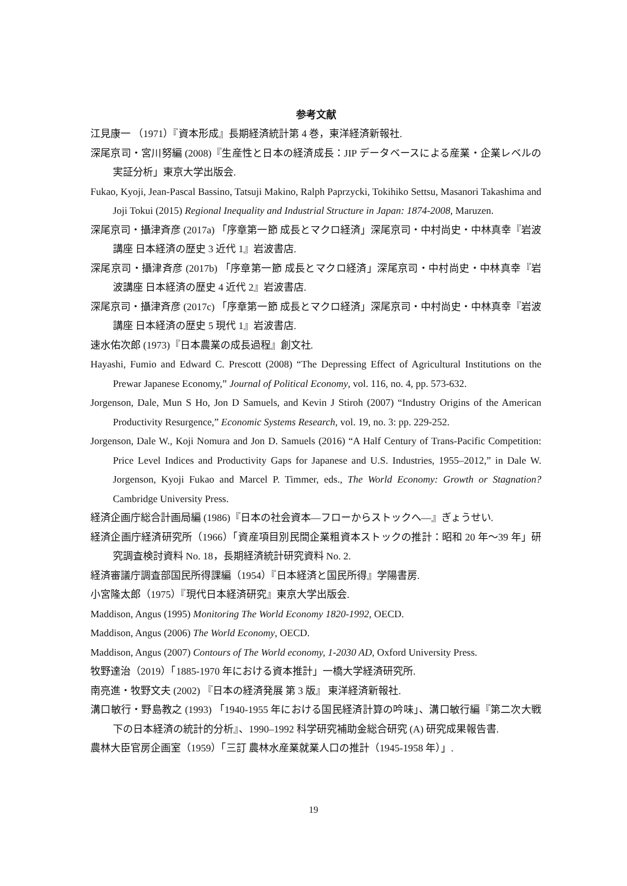参考文献
江見康一 （1971）『資本形成』長期経済統計第 4 巻，東洋経済新報社.
深尾京司・宮川努編 (2008)『生産性と日本の経済成長：JIP データベースによる産業・企業レベルの実証分析」東京大学出版会.
Fukao, Kyoji, Jean-Pascal Bassino, Tatsuji Makino, Ralph Paprzycki, Tokihiko Settsu, Masanori Takashima and Joji Tokui (2015) Regional Inequality and Industrial Structure in Japan: 1874-2008, Maruzen.
深尾京司・攝津斉彦 (2017a) 「序章第一節 成長とマクロ経済」深尾京司・中村尚史・中林真幸『岩波講座 日本経済の歴史 3 近代 1』岩波書店.
深尾京司・攝津斉彦 (2017b) 「序章第一節 成長とマクロ経済」深尾京司・中村尚史・中林真幸『岩波講座 日本経済の歴史 4 近代 2』岩波書店.
深尾京司・攝津斉彦 (2017c) 「序章第一節 成長とマクロ経済」深尾京司・中村尚史・中林真幸『岩波講座 日本経済の歴史 5 現代 1』岩波書店.
速水佑次郎 (1973)『日本農業の成長過程』創文社.
Hayashi, Fumio and Edward C. Prescott (2008) “The Depressing Effect of Agricultural Institutions on the Prewar Japanese Economy,” Journal of Political Economy, vol. 116, no. 4, pp. 573-632.
Jorgenson, Dale, Mun S Ho, Jon D Samuels, and Kevin J Stiroh (2007) “Industry Origins of the American Productivity Resurgence,” Economic Systems Research, vol. 19, no. 3: pp. 229-252.
Jorgenson, Dale W., Koji Nomura and Jon D. Samuels (2016) “A Half Century of Trans-Pacific Competition: Price Level Indices and Productivity Gaps for Japanese and U.S. Industries, 1955–2012,” in Dale W. Jorgenson, Kyoji Fukao and Marcel P. Timmer, eds., The World Economy: Growth or Stagnation? Cambridge University Press.
経済企画庁総合計画局編 (1986)『日本の社会資本―フローからストックへ―』ぎょうせい.
経済企画庁経済研究所（1966）「資産項目別民間企業粗資本ストックの推計：昭和 20 年～39 年」研究調査検討資料 No. 18，長期経済統計研究資料 No. 2.
経済審議庁調査部国民所得課編（1954）『日本経済と国民所得』学陽書房.
小宮隆太郎（1975）『現代日本経済研究』東京大学出版会.
Maddison, Angus (1995) Monitoring The World Economy 1820-1992, OECD.
Maddison, Angus (2006) The World Economy, OECD.
Maddison, Angus (2007) Contours of The World economy, 1-2030 AD, Oxford University Press.
牧野達治（2019）「1885-1970 年における資本推計」一橋大学経済研究所.
南亮進・牧野文夫 (2002) 『日本の経済発展 第 3 版』 東洋経済新報社.
溝口敏行・野島教之 (1993) 「1940-1955 年における国民経済計算の吟味」、溝口敏行編『第二次大戦下の日本経済の統計的分析』、1990–1992 科学研究補助金総合研究 (A) 研究成果報告書.
農林大臣官房企画室（1959）「三訂 農林水産業就業人口の推計（1945-1958 年）」.
19